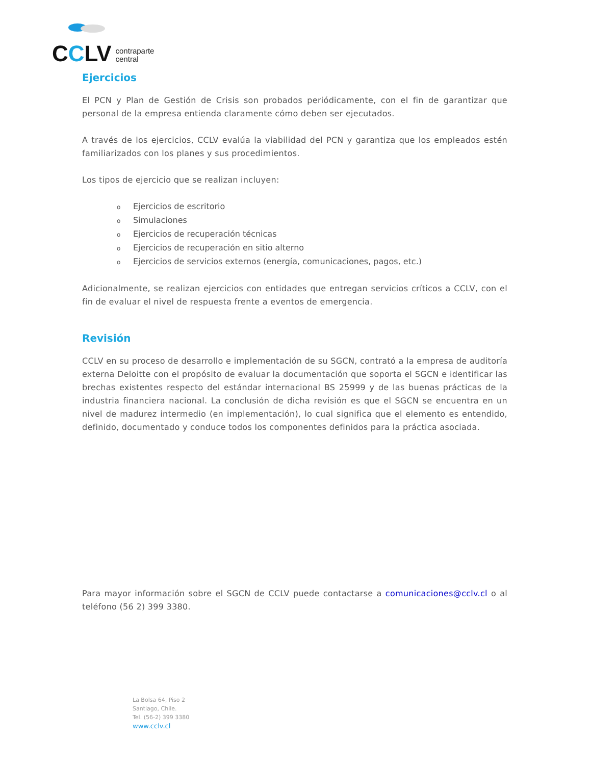CCLV contraparte
central
Ejercicios
El PCN y Plan de Gestión de Crisis son probados periódicamente, con el fin de garantizar que personal de la empresa entienda claramente cómo deben ser ejecutados.
A través de los ejercicios, CCLV evalúa la viabilidad del PCN y garantiza que los empleados estén familiarizados con los planes y sus procedimientos.
Los tipos de ejercicio que se realizan incluyen:
o Ejercicios de escritorio
o Simulaciones
o Ejercicios de recuperación técnicas
o Ejercicios de recuperación en sitio alterno
o Ejercicios de servicios externos (energía, comunicaciones, pagos, etc.)
Adicionalmente, se realizan ejercicios con entidades que entregan servicios críticos a CCLV, con el fin de evaluar el nivel de respuesta frente a eventos de emergencia.
Revisión
CCLV en su proceso de desarrollo e implementación de su SGCN, contrató a la empresa de auditoría externa Deloitte con el propósito de evaluar la documentación que soporta el SGCN e identificar las brechas existentes respecto del estándar internacional BS 25999 y de las buenas prácticas de la industria financiera nacional. La conclusión de dicha revisión es que el SGCN se encuentra en un nivel de madurez intermedio (en implementación), lo cual significa que el elemento es entendido, definido, documentado y conduce todos los componentes definidos para la práctica asociada.
Para mayor información sobre el SGCN de CCLV puede contactarse a comunicaciones@cclv.cl o al teléfono (56 2) 399 3380.
La Bolsa 64, Piso 2
Santiago, Chile.
Tel. (56-2) 399 3380
www.cclv.cl